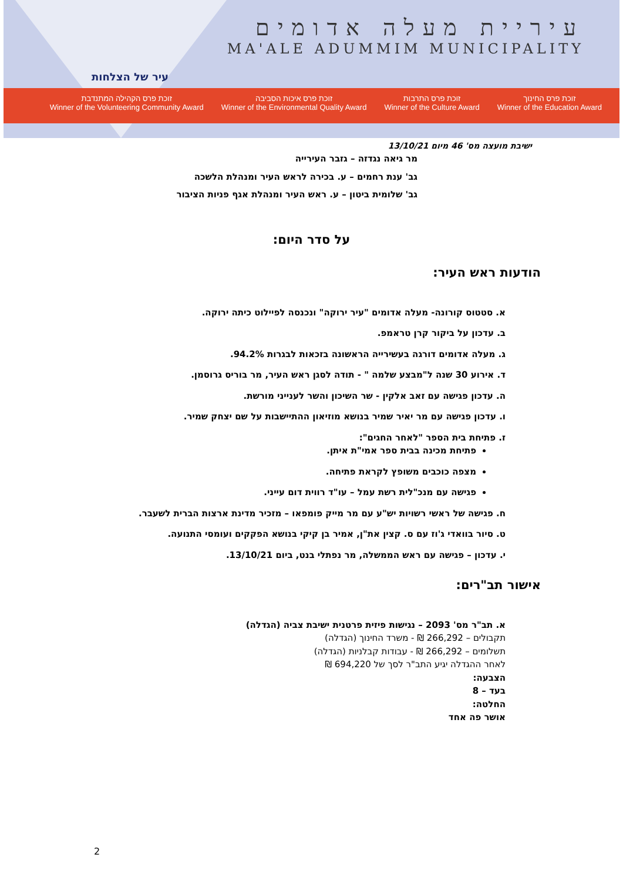עיר של הצלחות
עיריית מעלה אדומים
MA'ALE ADUMMIM MUNICIPALITY
זוכת פרס הקהילה המתנדבת
Winner of the Volunteering Community Award
זוכת פרס איכות הסביבה
Winner of the Environmental Quality Award
זוכת פרס התרבות
Winner of the Culture Award
זוכת פרס החינוך
Winner of the Education Award
ישיבת מועצה מס' 46 מיום 13/10/21
מר גיאה נגדזה – גזבר העירייה
גב' ענת רחמים – ע. בכירה לראש העיר ומנהלת הלשכה
גב' שלומית ביטון – ע. ראש העיר ומנהלת אגף פניות הציבור
על סדר היום:
הודעות ראש העיר:
א. סטטוס קורונה- מעלה אדומים "עיר ירוקה" ונכנסה לפיילוט כיתה ירוקה.
ב. עדכון על ביקור קרן טראמפ.
ג. מעלה אדומים דורגה בעשירייה הראשונה בזכאות לבגרות 94.2%.
ד. אירוע 30 שנה ל"מבצע שלמה " - תודה לסגן ראש העיר, מר בוריס גרוסמן.
ה. עדכון פגישה עם זאב אלקין - שר השיכון והשר לענייני מורשת.
ו. עדכון פגישה עם מר יאיר שמיר בנושא מוזיאון ההתיישבות על שם יצחק שמיר.
ז. פתיחת בית הספר "לאחר החגים":
פתיחת מכינה בבית ספר אמי"ת איתן.
מצפה כוכבים משופץ לקראת פתיחה.
פגישה עם מנכ"לית רשת עמל – עו"ד רווית דום עייני.
ח. פגישה של ראשי רשויות יש"ע עם מר מייק פומפאו – מזכיר מדינת ארצות הברית לשעבר.
ט. סיור בוואדי ג'וז עם ס. קצין את"ן, אמיר בן קיקי בנושא הפקקים ועומסי התנועה.
י. עדכון – פגישה עם ראש הממשלה, מר נפתלי בנט, ביום 13/10/21.
אישור תב"רים:
א. תב"ר מס' 2093 – נגישות פיזית פרטנית ישיבת צביה (הגדלה)
תקבולים – 266,292 ₪ - משרד החינוך (הגדלה)
תשלומים – 266,292 ₪ - עבודות קבלניות (הגדלה)
לאחר ההגדלה יגיע התב"ר לסך של 694,220 ₪
הצבעה:
בעד – 8
החלטה:
אושר פה אחד
2